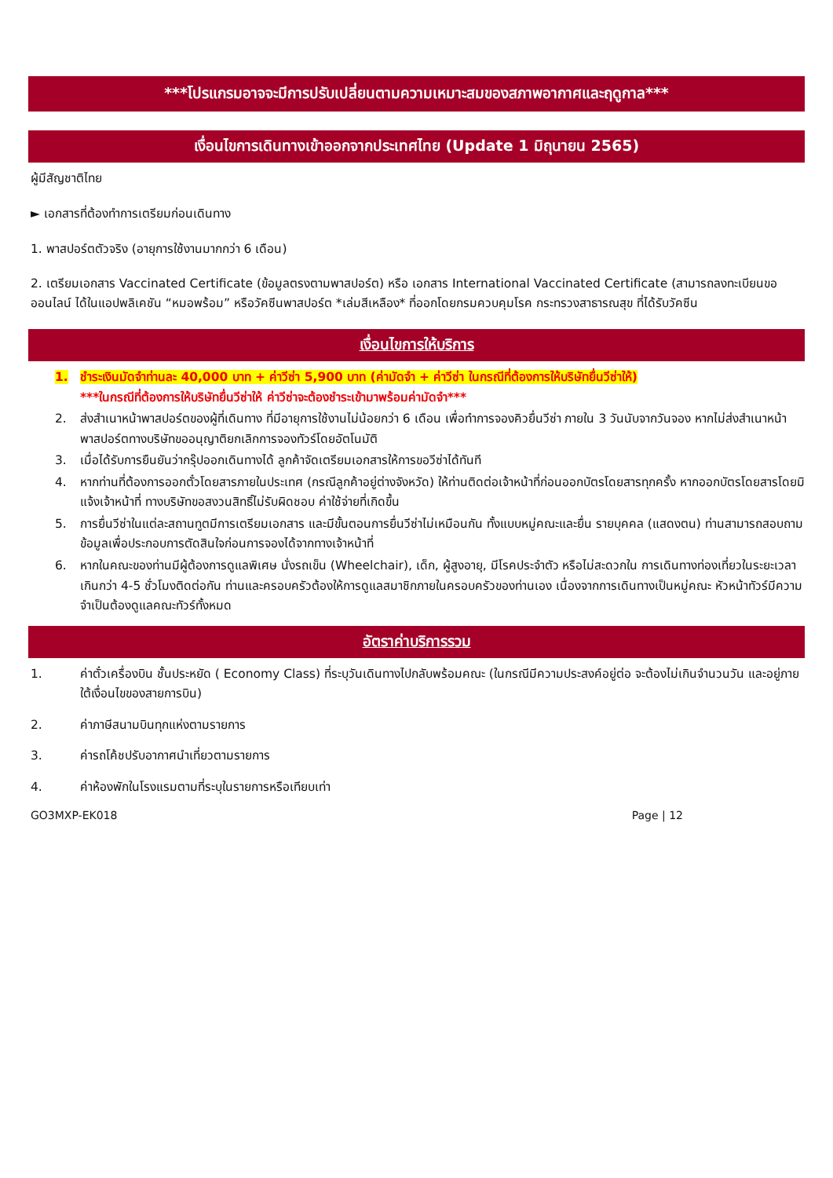***โปรแกรมอาจจะมีการปรับเปลี่ยนตามความเหมาะสมของสภาพอากาศและฤดูกาล***
เงื่อนไขการเดินทางเข้าออกจากประเทศไทย (Update 1 มิถุนายน 2565)
ผู้มีสัญชาติไทย
► เอกสารที่ต้องทำการเตรียมก่อนเดินทาง
1. พาสปอร์ตตัวจริง (อายุการใช้งานมากกว่า 6 เดือน)
2. เตรียมเอกสาร Vaccinated Certificate (ข้อมูลตรงตามพาสปอร์ต) หรือ เอกสาร International Vaccinated Certificate (สามารถลงทะเบียนขอออนไลน์ ได้ในแอปพลิเคชัน “หมอพร้อม” หรือวัคซีนพาสปอร์ต *เล่มสีเหลือง* ที่ออกโดยกรมควบคุมโรค กระทรวงสาธารณสุข ที่ได้รับวัคซีน
เงื่อนไขการให้บริการ
1. ชำระเงินมัดจำท่านละ 40,000 บาท + ค่าวีซ่า 5,900 บาท (ค่ามัดจำ + ค่าวีซ่า ในกรณีที่ต้องการให้บริษัทยื่นวีซ่าให้)
***ในกรณีที่ต้องการให้บริษัทยื่นวีซ่าให้ ค่าวีซ่าจะต้องชำระเข้ามาพร้อมค่ามัดจำ***
2. ส่งสำเนาหน้าพาสปอร์ตของผู้ที่เดินทาง ที่มีอายุการใช้งานไม่น้อยกว่า 6 เดือน เพื่อทำการจองคิวยื่นวีซ่า ภายใน 3 วันนับจากวันจอง หากไม่ส่งสำเนาหน้าพาสปอร์ตทางบริษัทขออนุญาติยกเลิกการจองทัวร์โดยอัตโนมัติ
3. เมื่อได้รับการยืนยันว่ากรุ๊ปออกเดินทางได้ ลูกค้าจัดเตรียมเอกสารให้การขอวีซ่าได้ทันที
4. หากท่านที่ต้องการออกตั๋วโดยสารภายในประเทศ (กรณีลูกค้าอยู่ต่างจังหวัด) ให้ท่านติดต่อเจ้าหน้าที่ก่อนออกบัตรโดยสารทุกครั้ง หากออกบัตรโดยสารโดยมิแจ้งเจ้าหน้าที่ ทางบริษัทขอสงวนสิทธิ์ไม่รับผิดชอบ ค่าใช้จ่ายที่เกิดขึ้น
5. การยื่นวีซ่าในแต่ละสถานทูตมีการเตรียมเอกสาร และมีขั้นตอนการยื่นวีซ่าไม่เหมือนกัน ทั้งแบบหมู่คณะและยื่น รายบุคคล (แสดงตน) ท่านสามารถสอบถามข้อมูลเพื่อประกอบการตัดสินใจก่อนการจองได้จากทางเจ้าหน้าที่
6. หากในคณะของท่านมีผู้ต้องการดูแลพิเศษ นั่งรถเข็น (Wheelchair), เด็ก, ผู้สูงอายุ, มีโรคประจำตัว หรือไม่สะดวกใน การเดินทางท่องเที่ยวในระยะเวลาเกินกว่า 4-5 ชั่วโมงติดต่อกัน ท่านและครอบครัวต้องให้การดูแลสมาชิกภายในครอบครัวของท่านเอง เนื่องจากการเดินทางเป็นหมู่คณะ หัวหน้าทัวร์มีความจำเป็นต้องดูแลคณะทัวร์ทั้งหมด
อัตราค่าบริการรวม
1. ค่าตั๋วเครื่องบิน ชั้นประหยัด ( Economy Class) ที่ระบุวันเดินทางไปกลับพร้อมคณะ (ในกรณีมีความประสงค์อยู่ต่อ จะต้องไม่เกินจำนวนวัน และอยู่ภายใต้เงื่อนไขของสายการบิน)
2. ค่าภาษีสนามบินทุกแห่งตามรายการ
3. ค่ารถโค้ชปรับอากาศนำเที่ยวตามรายการ
4. ค่าห้องพักในโรงแรมตามที่ระบุในรายการหรือเทียบเท่า
GO3MXP-EK018 Page | 12